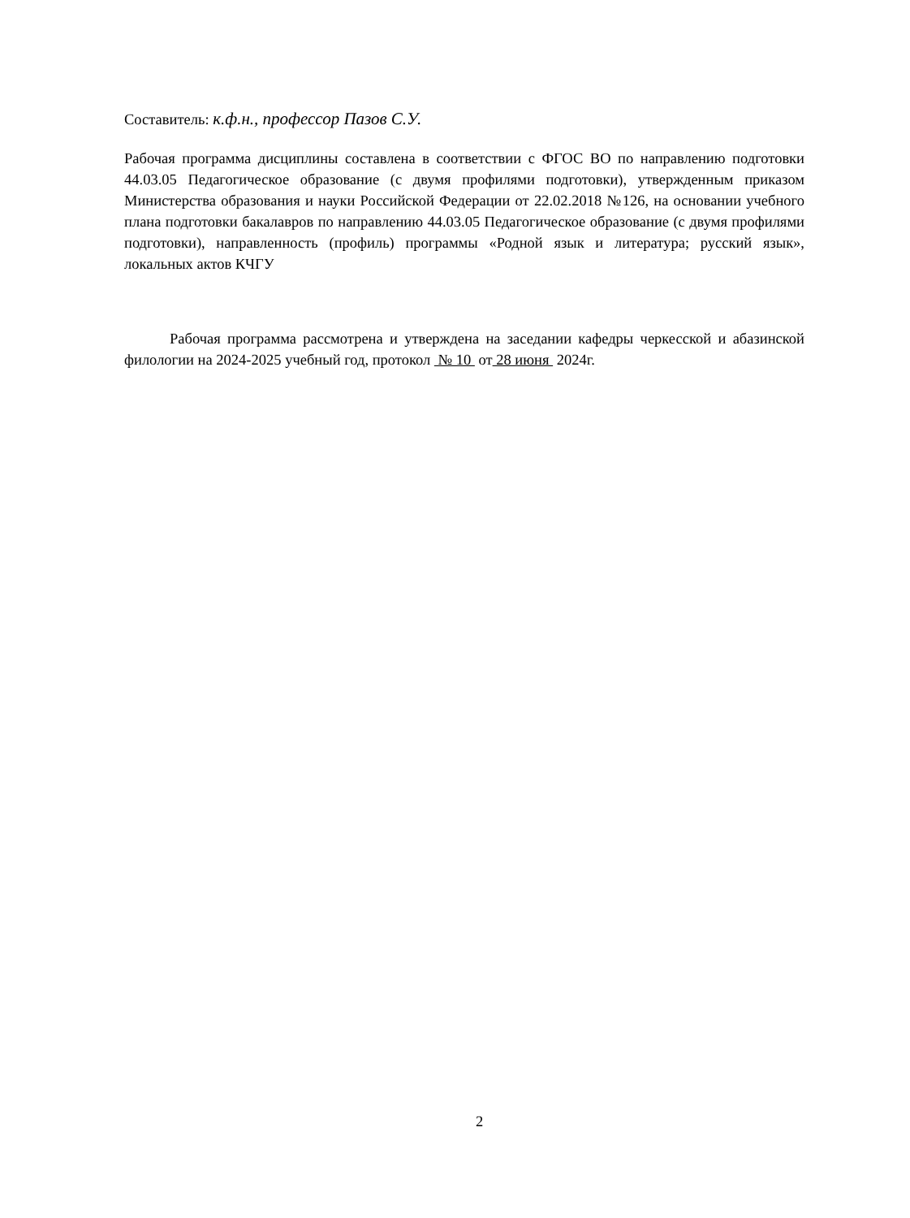Составитель: к.ф.н., профессор Пазов С.У.
Рабочая программа дисциплины составлена в соответствии с ФГОС ВО по направлению подготовки 44.03.05 Педагогическое образование (с двумя профилями подготовки), утвержденным приказом Министерства образования и науки Российской Федерации от 22.02.2018 №126, на основании учебного плана подготовки бакалавров по направлению 44.03.05 Педагогическое образование (с двумя профилями подготовки), направленность (профиль) программы «Родной язык и литература; русский язык», локальных актов КЧГУ
Рабочая программа рассмотрена и утверждена на заседании кафедры черкесской и абазинской филологии на 2024-2025 учебный год, протокол № 10 от 28 июня 2024г.
2